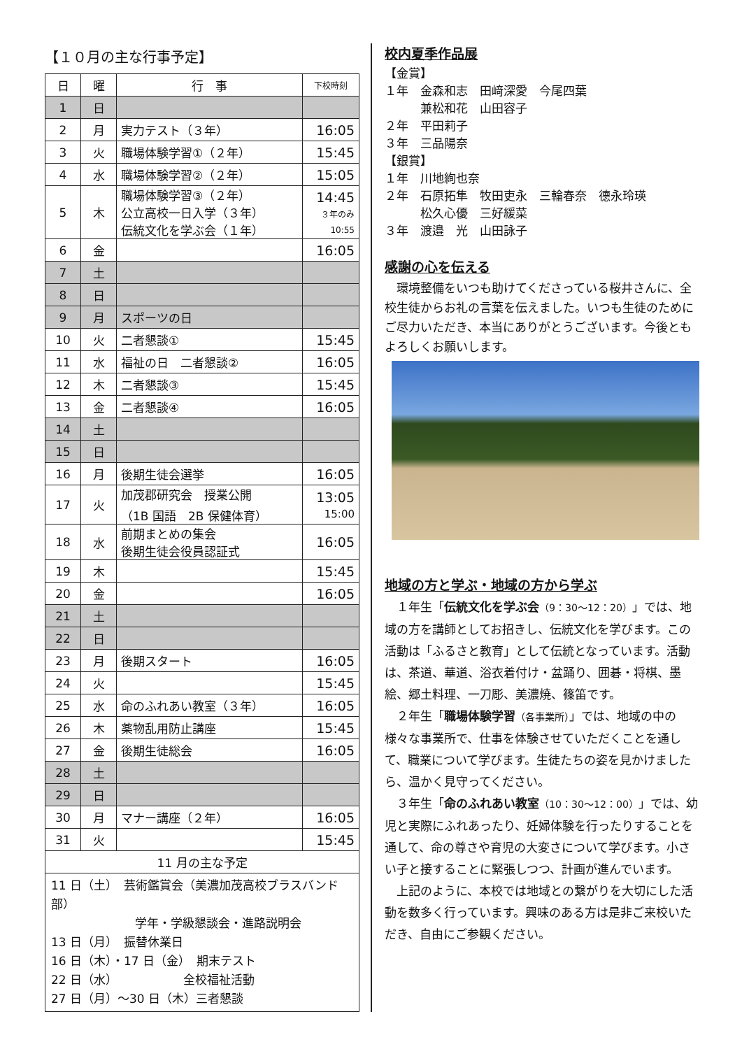【１０月の主な行事予定】
| 日 | 曜 | 行 事 | 下校時刻 |
| --- | --- | --- | --- |
| 1 | 日 | | |
| 2 | 月 | 実力テスト（３年） | 16:05 |
| 3 | 火 | 職場体験学習①（２年） | 15:45 |
| 4 | 水 | 職場体験学習②（２年） | 15:05 |
| 5 | 木 | 職場体験学習③（２年） 公立高校一日入学（３年） 伝統文化を学ぶ会（１年） | 14:45 ３年のみ 10:55 |
| 6 | 金 | | 16:05 |
| 7 | 土 | | |
| 8 | 日 | | |
| 9 | 月 | スポーツの日 | |
| 10 | 火 | 二者懇談① | 15:45 |
| 11 | 水 | 福祉の日 二者懇談② | 16:05 |
| 12 | 木 | 二者懇談③ | 15:45 |
| 13 | 金 | 二者懇談④ | 16:05 |
| 14 | 土 | | |
| 15 | 日 | | |
| 16 | 月 | 後期生徒会選挙 | 16:05 |
| 17 | 火 | 加茂郡研究会 授業公開 （1B 国語 2B 保健体育） | 13:05 15:00 |
| 18 | 水 | 前期まとめの集会 後期生徒会役員認証式 | 16:05 |
| 19 | 木 | | 15:45 |
| 20 | 金 | | 16:05 |
| 21 | 土 | | |
| 22 | 日 | | |
| 23 | 月 | 後期スタート | 16:05 |
| 24 | 火 | | 15:45 |
| 25 | 水 | 命のふれあい教室（３年） | 16:05 |
| 26 | 木 | 薬物乱用防止講座 | 15:45 |
| 27 | 金 | 後期生徒総会 | 16:05 |
| 28 | 土 | | |
| 29 | 日 | | |
| 30 | 月 | マナー講座（２年） | 16:05 |
| 31 | 火 | | 15:45 |
| 11 月の主な予定 | | | |
| 11 日（土） 芸術鑑賞会（美濃加茂高校ブラスバンド部） 学年・学級懇談会・進路説明会 13 日（月） 振替休業日 16 日（木）・17 日（金） 期末テスト 22 日（水） 全校福祉活動 27 日（月）～30 日（木）三者懇談 | | | |
校内夏季作品展
【金賞】
１年　金森和志　田﨑深愛　今尾四葉
　　　兼松和花　山田容子
２年　平田莉子
３年　三品陽奈
【銀賞】
１年　川地絢也奈
２年　石原拓隼　牧田吏永　三輪春奈　德永玲瑛
　　　松久心優　三好緩菜
３年　渡邉　光　山田詠子
感謝の心を伝える
　環境整備をいつも助けてくださっている桜井さんに、全校生徒からお礼の言葉を伝えました。いつも生徒のためにご尽力いただき、本当にありがとうございます。今後ともよろしくお願いします。
地域の方と学ぶ・地域の方から学ぶ
　１年生「伝統文化を学ぶ会（9：30～12：20）」では、地域の方を講師としてお招きし、伝統文化を学びます。この活動は「ふるさと教育」として伝統となっています。活動は、茶道、華道、浴衣着付け・盆踊り、囲碁・将棋、墨絵、郷土料理、一刀彫、美濃焼、篠笛です。
　２年生「職場体験学習（各事業所）」では、地域の中の様々な事業所で、仕事を体験させていただくことを通して、職業について学びます。生徒たちの姿を見かけましたら、温かく見守ってください。
　３年生「命のふれあい教室（10：30～12：00）」では、幼児と実際にふれあったり、妊婦体験を行ったりすることを通して、命の尊さや育児の大変さについて学びます。小さい子と接することに緊張しつつ、計画が進んでいます。
　上記のように、本校では地域との繋がりを大切にした活動を数多く行っています。興味のある方は是非ご来校いただき、自由にご参観ください。